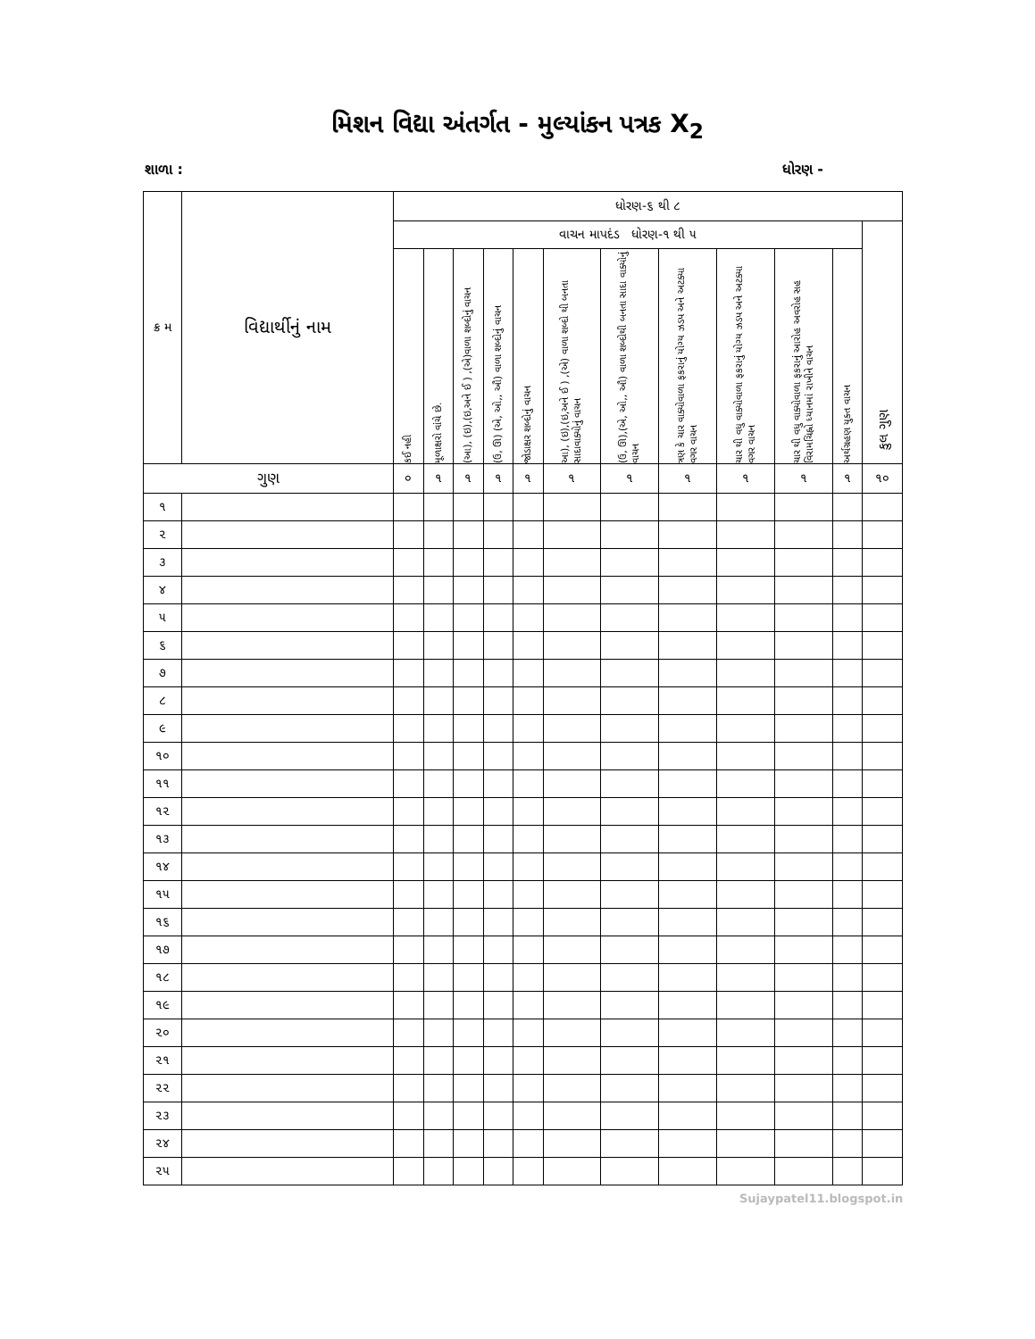મિશન વિદ્યા અંતર્ગત - મુલ્યાંકન પત્રક X<sub>2</sub>
શાળા : ધોરણ -
| ક્ર મ | વિદ્યાર્થીનું નામ | ધોરણ-૬ થી ૮ | | | | | | | | | | | |
| --- | --- | --- | --- | --- | --- | --- | --- | --- | --- | --- | --- | --- | --- |
| | | વાચન માપદંડ ધોરણ-૧ થી ૫ | | | | | | | | | | | કુલ ગુણ |
| | | કઈ નહી | મૂળાક્ષરો વાંચે છે. | (આ), (ઇ),(ઇ,અને ઈ ) ,(એ)વાળા શબ્દોનું વાચન | (ઉ, ઊ) (એ, ઓ,, ઔ) વાળા શબ્દોનું વાચન | જોડાક્ષર શબ્દોનું વાચન | આ), (ઇ),(ઇ,અને ઈ ) ,(એ) વાળા શબ્દો થી બનતા સાદાવાક્યોનું વાચન | (ઉ, ઊ),(એ, ઓ,, ઔ) વાળા શબ્દોથી બનતા સાદા વાક્યોનું વાચન | ત્રણ કે ચાર વાક્યોવાળા ફકરાનું યોગ્ય ઝડપ અને અટક્યા વગર વાચન | ચાર થી વધુ વાક્યોવાળા ફકરાનું યોગ્ય ઝડપ અને અટક્યા વગર વાચન | ચાર થી વધુ વાક્યોવાળા ફકરાનું આરોહ અવરોહ સહ વિરામચિહ્નો ધ્યાનમાં રાખીને વાચન | અર્થગ્રહણ યુક્ત વાચન | |
| ગુણ | | ૦ | ૧ | ૧ | ૧ | ૧ | ૧ | ૧ | ૧ | ૧ | ૧ | ૧ | ૧૦ |
| ૧ | | | | | | | | | | | | | |
| ૨ | | | | | | | | | | | | | |
| ૩ | | | | | | | | | | | | | |
| ૪ | | | | | | | | | | | | | |
| ૫ | | | | | | | | | | | | | |
| ૬ | | | | | | | | | | | | | |
| ૭ | | | | | | | | | | | | | |
| ૮ | | | | | | | | | | | | | |
| ૯ | | | | | | | | | | | | | |
| ૧૦ | | | | | | | | | | | | | |
| ૧૧ | | | | | | | | | | | | | |
| ૧૨ | | | | | | | | | | | | | |
| ૧૩ | | | | | | | | | | | | | |
| ૧૪ | | | | | | | | | | | | | |
| ૧૫ | | | | | | | | | | | | | |
| ૧૬ | | | | | | | | | | | | | |
| ૧૭ | | | | | | | | | | | | | |
| ૧૮ | | | | | | | | | | | | | |
| ૧૯ | | | | | | | | | | | | | |
| ૨૦ | | | | | | | | | | | | | |
| ૨૧ | | | | | | | | | | | | | |
| ૨૨ | | | | | | | | | | | | | |
| ૨૩ | | | | | | | | | | | | | |
| ૨૪ | | | | | | | | | | | | | |
| ૨૫ | | | | | | | | | | | | | |
Sujaypatel11.blogspot.in